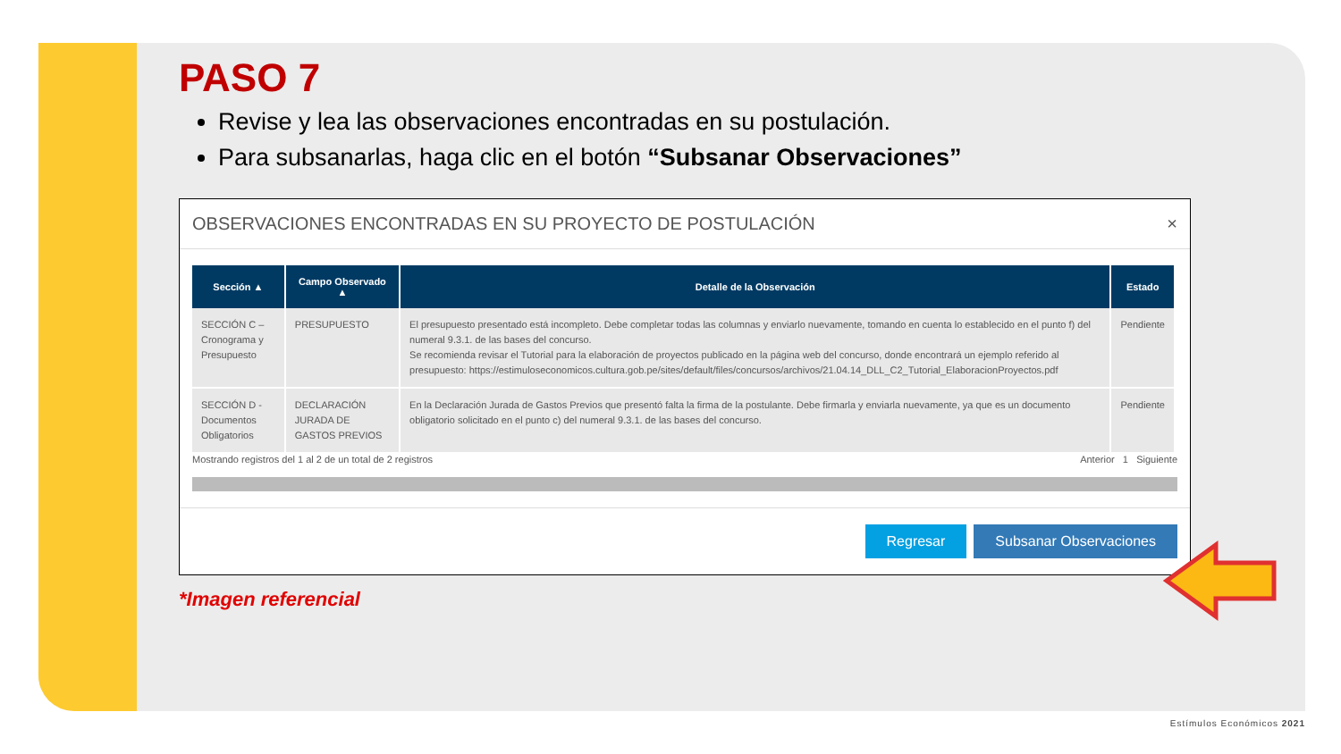PASO 7
Revise y lea las observaciones encontradas en su postulación.
Para subsanarlas, haga clic en el botón “Subsanar Observaciones”
OBSERVACIONES ENCONTRADAS EN SU PROYECTO DE POSTULACIÓN ×
| Sección ▲ | Campo Observado ▲ | Detalle de la Observación | Estado |
| --- | --- | --- | --- |
| SECCIÓN C – Cronograma y Presupuesto | PRESUPUESTO | El presupuesto presentado está incompleto. Debe completar todas las columnas y enviarlo nuevamente, tomando en cuenta lo establecido en el punto f) del numeral 9.3.1. de las bases del concurso. Se recomienda revisar el Tutorial para la elaboración de proyectos publicado en la página web del concurso, donde encontrará un ejemplo referido al presupuesto: https://estimuloseconomicos.cultura.gob.pe/sites/default/files/concursos/archivos/21.04.14_DLL_C2_Tutorial_ElaboracionProyectos.pdf | Pendiente |
| SECCIÓN D - Documentos Obligatorios | DECLARACIÓN JURADA DE GASTOS PREVIOS | En la Declaración Jurada de Gastos Previos que presentó falta la firma de la postulante. Debe firmarla y enviarla nuevamente, ya que es un documento obligatorio solicitado en el punto c) del numeral 9.3.1. de las bases del concurso. | Pendiente |
Mostrando registros del 1 al 2 de un total de 2 registros Anterior 1 Siguiente
Regresar Subsanar Observaciones
*Imagen referencial
Estímulos Económicos 2021